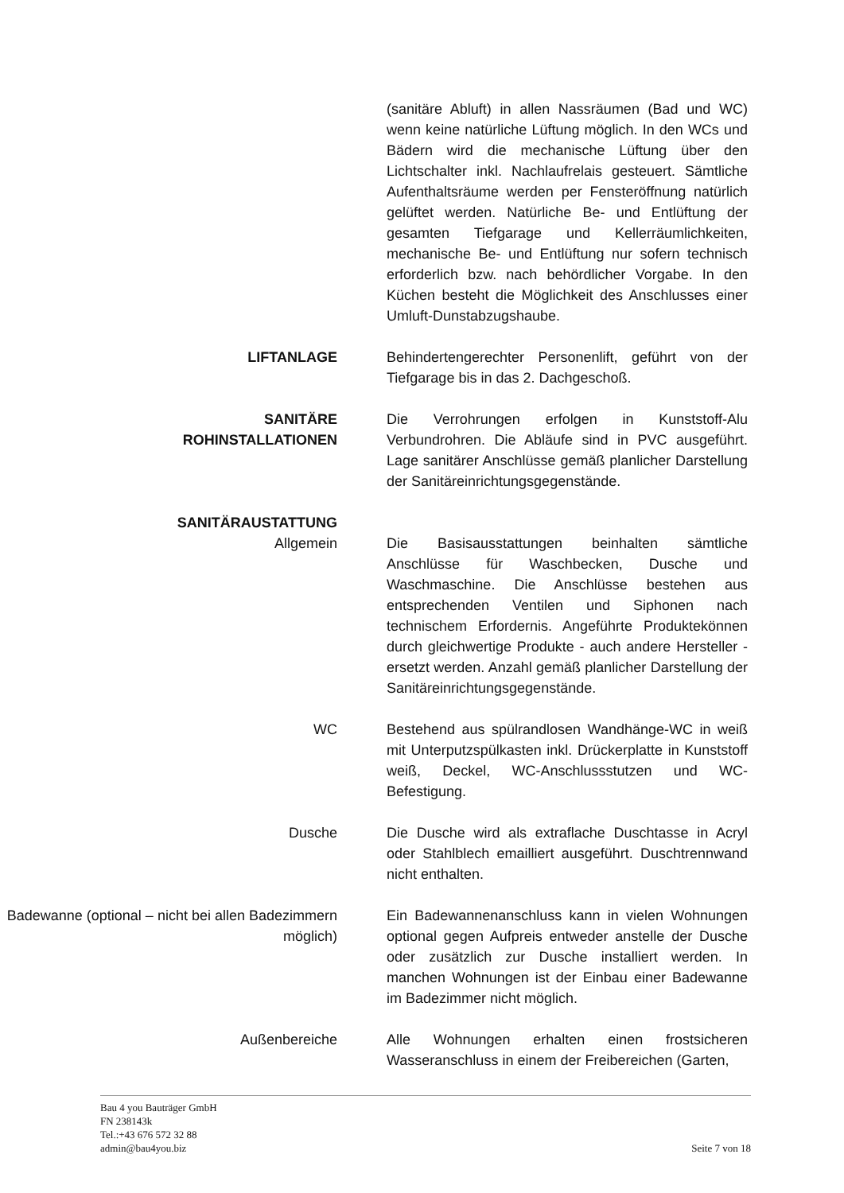(sanitäre Abluft) in allen Nassräumen (Bad und WC) wenn keine natürliche Lüftung möglich. In den WCs und Bädern wird die mechanische Lüftung über den Lichtschalter inkl. Nachlaufrelais gesteuert. Sämtliche Aufenthaltsräume werden per Fensteröffnung natürlich gelüftet werden. Natürliche Be- und Entlüftung der gesamten Tiefgarage und Kellerräumlichkeiten, mechanische Be- und Entlüftung nur sofern technisch erforderlich bzw. nach behördlicher Vorgabe. In den Küchen besteht die Möglichkeit des Anschlusses einer Umluft-Dunstabzugshaube.
LIFTANLAGE Behindertengerechter Personenlift, geführt von der Tiefgarage bis in das 2. Dachgeschoß.
SANITÄRE
ROHINSTALLATIONEN
Die Verrohrungen erfolgen in Kunststoff-Alu Verbundrohren. Die Abläufe sind in PVC ausgeführt. Lage sanitärer Anschlüsse gemäß planlicher Darstellung der Sanitäreinrichtungsgegenstände.
SANITÄRAUSTATTUNG
Allgemein Die Basisausstattungen beinhalten sämtliche Anschlüsse für Waschbecken, Dusche und Waschmaschine. Die Anschlüsse bestehen aus entsprechenden Ventilen und Siphonen nach technischem Erfordernis. Angeführte Produktekönnen durch gleichwertige Produkte - auch andere Hersteller - ersetzt werden. Anzahl gemäß planlicher Darstellung der Sanitäreinrichtungsgegenstände.
WC Bestehend aus spülrandlosen Wandhänge-WC in weiß mit Unterputzspülkasten inkl. Drückerplatte in Kunststoff weiß, Deckel, WC-Anschlussstutzen und WC-Befestigung.
Dusche Die Dusche wird als extraflache Duschtasse in Acryl oder Stahlblech emailliert ausgeführt. Duschtrennwand nicht enthalten.
Badewanne (optional – nicht bei allen Badezimmern möglich)
Ein Badewannenanschluss kann in vielen Wohnungen optional gegen Aufpreis entweder anstelle der Dusche oder zusätzlich zur Dusche installiert werden. In manchen Wohnungen ist der Einbau einer Badewanne im Badezimmer nicht möglich.
Außenbereiche Alle Wohnungen erhalten einen frostsicheren Wasseranschluss in einem der Freibereichen (Garten,
Bau 4 you Bauträger GmbH
FN 238143k
Tel.:+43 676 572 32 88
admin@bau4you.biz
Seite 7 von 18